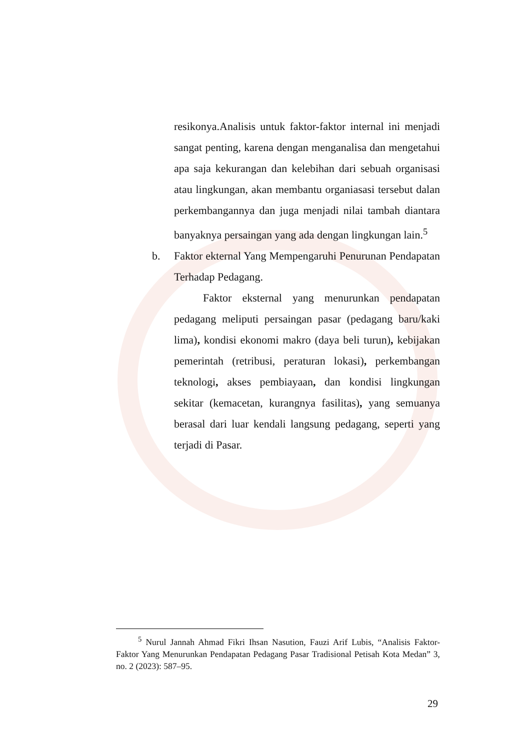resikonya.Analisis untuk faktor-faktor internal ini menjadi sangat penting, karena dengan menganalisa dan mengetahui apa saja kekurangan dan kelebihan dari sebuah organisasi atau lingkungan, akan membantu organiasasi tersebut dalan perkembangannya dan juga menjadi nilai tambah diantara banyaknya persaingan yang ada dengan lingkungan lain.<sup>5</sup>
b. Faktor ekternal Yang Mempengaruhi Penurunan Pendapatan Terhadap Pedagang.
Faktor eksternal yang menurunkan pendapatan pedagang meliputi persaingan pasar (pedagang baru/kaki lima), kondisi ekonomi makro (daya beli turun), kebijakan pemerintah (retribusi, peraturan lokasi), perkembangan teknologi, akses pembiayaan, dan kondisi lingkungan sekitar (kemacetan, kurangnya fasilitas), yang semuanya berasal dari luar kendali langsung pedagang, seperti yang terjadi di Pasar.
<sup>5</sup> Nurul Jannah Ahmad Fikri Ihsan Nasution, Fauzi Arif Lubis, “Analisis Faktor-Faktor Yang Menurunkan Pendapatan Pedagang Pasar Tradisional Petisah Kota Medan” 3, no. 2 (2023): 587–95.
29